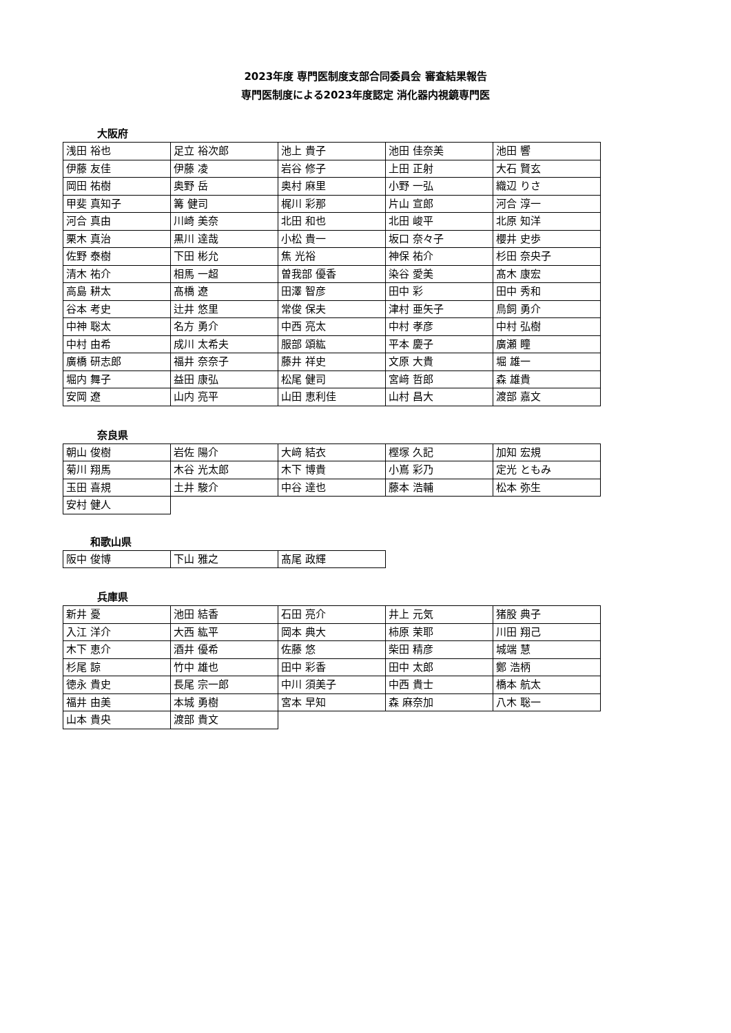2023年度 専門医制度支部合同委員会 審査結果報告
専門医制度による2023年度認定 消化器内視鏡専門医
大阪府
| 浅田 裕也 | 足立 裕次郎 | 池上 貴子 | 池田 佳奈美 | 池田 響 |
| 伊藤 友佳 | 伊藤 凌 | 岩谷 修子 | 上田 正射 | 大石 賢玄 |
| 岡田 祐樹 | 奥野 岳 | 奥村 麻里 | 小野 一弘 | 織辺 りさ |
| 甲斐 真知子 | 篝 健司 | 梶川 彩那 | 片山 宣郎 | 河合 淳一 |
| 河合 真由 | 川崎 美奈 | 北田 和也 | 北田 峻平 | 北原 知洋 |
| 栗木 真治 | 黒川 達哉 | 小松 貴一 | 坂口 奈々子 | 櫻井 史歩 |
| 佐野 泰樹 | 下田 彬允 | 焦 光裕 | 神保 祐介 | 杉田 奈央子 |
| 清木 祐介 | 相馬 一超 | 曽我部 優香 | 染谷 愛美 | 髙木 康宏 |
| 高島 耕太 | 髙橋 遼 | 田澤 智彦 | 田中 彩 | 田中 秀和 |
| 谷本 考史 | 辻井 悠里 | 常俊 保夫 | 津村 亜矢子 | 鳥飼 勇介 |
| 中神 聡太 | 名方 勇介 | 中西 亮太 | 中村 孝彦 | 中村 弘樹 |
| 中村 由希 | 成川 太希夫 | 服部 頌紘 | 平本 慶子 | 廣瀬 瞳 |
| 廣橋 研志郎 | 福井 奈奈子 | 藤井 祥史 | 文原 大貴 | 堀 雄一 |
| 堀内 舞子 | 益田 康弘 | 松尾 健司 | 宮﨑 哲郎 | 森 雄貴 |
| 安岡 遼 | 山内 亮平 | 山田 恵利佳 | 山村 昌大 | 渡部 嘉文 |
奈良県
| 朝山 俊樹 | 岩佐 陽介 | 大﨑 結衣 | 樫塚 久記 | 加知 宏規 |
| 菊川 翔馬 | 木谷 光太郎 | 木下 博貴 | 小嶌 彩乃 | 定光 ともみ |
| 玉田 喜規 | 土井 駿介 | 中谷 達也 | 藤本 浩輔 | 松本 弥生 |
| 安村 健人 | | | | |
和歌山県
| 阪中 俊博 | 下山 雅之 | 髙尾 政輝 |
兵庫県
| 新井 憂 | 池田 結香 | 石田 亮介 | 井上 元気 | 猪股 典子 |
| 入江 洋介 | 大西 紘平 | 岡本 典大 | 柿原 茉耶 | 川田 翔己 |
| 木下 恵介 | 酒井 優希 | 佐藤 悠 | 柴田 精彦 | 城端 慧 |
| 杉尾 諒 | 竹中 雄也 | 田中 彩香 | 田中 太郎 | 鄭 浩柄 |
| 徳永 貴史 | 長尾 宗一郎 | 中川 須美子 | 中西 貴士 | 橋本 航太 |
| 福井 由美 | 本城 勇樹 | 宮本 早知 | 森 麻奈加 | 八木 聡一 |
| 山本 貴央 | 渡部 貴文 | | | |